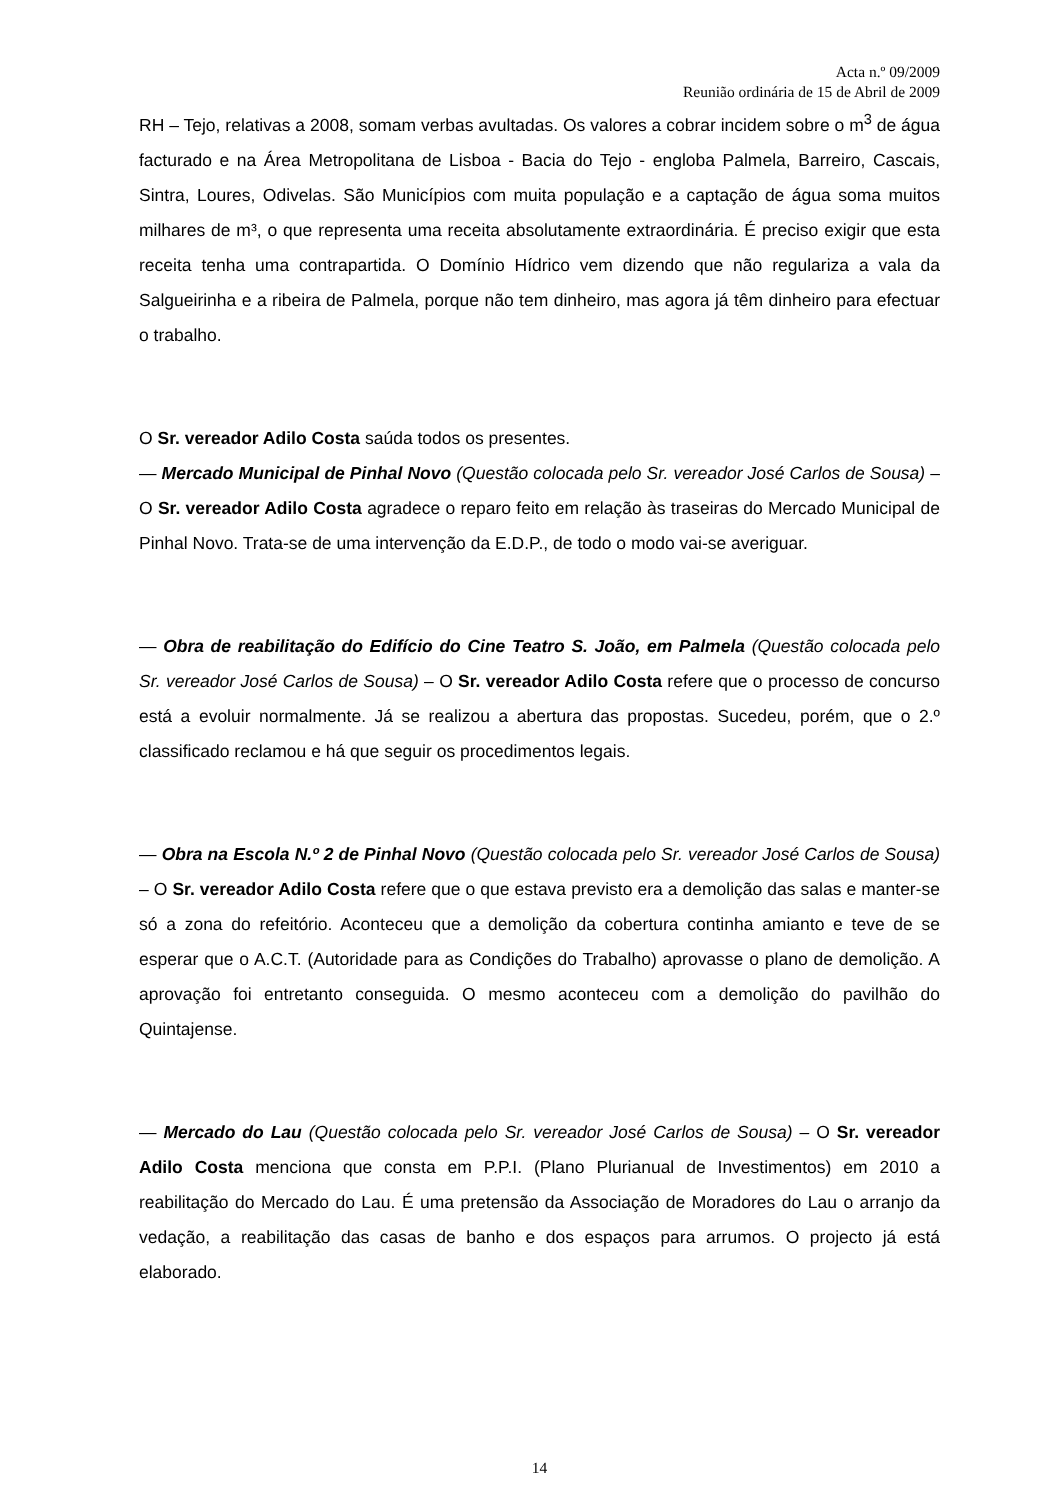Acta n.º 09/2009
Reunião ordinária de 15 de Abril de 2009
RH – Tejo, relativas a 2008, somam verbas avultadas. Os valores a cobrar incidem sobre o m<sup>3</sup> de água facturado e na Área Metropolitana de Lisboa - Bacia do Tejo - engloba Palmela, Barreiro, Cascais, Sintra, Loures, Odivelas. São Municípios com muita população e a captação de água soma muitos milhares de m³, o que representa uma receita absolutamente extraordinária. É preciso exigir que esta receita tenha uma contrapartida. O Domínio Hídrico vem dizendo que não regulariza a vala da Salgueirinha e a ribeira de Palmela, porque não tem dinheiro, mas agora já têm dinheiro para efectuar o trabalho.
O Sr. vereador Adilo Costa saúda todos os presentes.
— Mercado Municipal de Pinhal Novo (Questão colocada pelo Sr. vereador José Carlos de Sousa) – O Sr. vereador Adilo Costa agradece o reparo feito em relação às traseiras do Mercado Municipal de Pinhal Novo. Trata-se de uma intervenção da E.D.P., de todo o modo vai-se averiguar.
— Obra de reabilitação do Edifício do Cine Teatro S. João, em Palmela (Questão colocada pelo Sr. vereador José Carlos de Sousa) – O Sr. vereador Adilo Costa refere que o processo de concurso está a evoluir normalmente. Já se realizou a abertura das propostas. Sucedeu, porém, que o 2.º classificado reclamou e há que seguir os procedimentos legais.
— Obra na Escola N.º 2 de Pinhal Novo (Questão colocada pelo Sr. vereador José Carlos de Sousa) – O Sr. vereador Adilo Costa refere que o que estava previsto era a demolição das salas e manter-se só a zona do refeitório. Aconteceu que a demolição da cobertura continha amianto e teve de se esperar que o A.C.T. (Autoridade para as Condições do Trabalho) aprovasse o plano de demolição. A aprovação foi entretanto conseguida. O mesmo aconteceu com a demolição do pavilhão do Quintajense.
— Mercado do Lau (Questão colocada pelo Sr. vereador José Carlos de Sousa) – O Sr. vereador Adilo Costa menciona que consta em P.P.I. (Plano Plurianual de Investimentos) em 2010 a reabilitação do Mercado do Lau. É uma pretensão da Associação de Moradores do Lau o arranjo da vedação, a reabilitação das casas de banho e dos espaços para arrumos. O projecto já está elaborado.
14